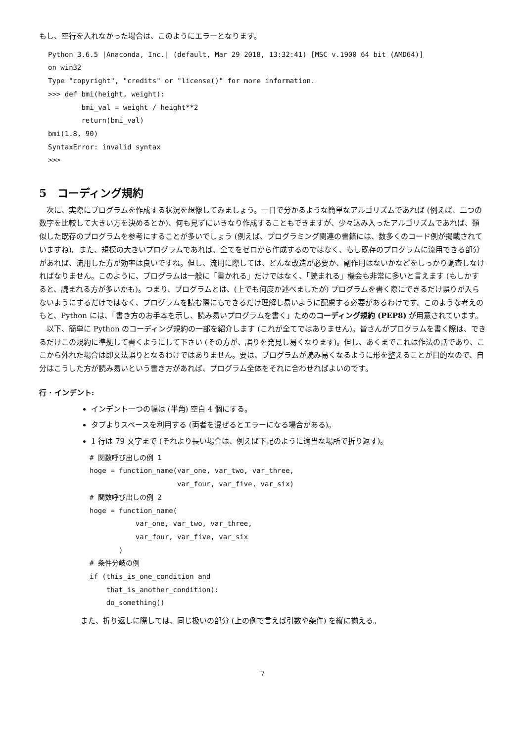もし、空行を入れなかった場合は、このようにエラーとなります。
Python 3.6.5 |Anaconda, Inc.| (default, Mar 29 2018, 13:32:41) [MSC v.1900 64 bit (AMD64)]
on win32
Type "copyright", "credits" or "license()" for more information.
>>> def bmi(height, weight):
        bmi_val = weight / height**2
        return(bmi_val)
bmi(1.8, 90)
SyntaxError: invalid syntax
>>>
5　コーディング規約
　次に、実際にプログラムを作成する状況を想像してみましょう。一目で分かるような簡単なアルゴリズムであれば (例えば、二つの数字を比較して大きい方を決めるとか)、何も見ずにいきなり作成することもできますが、少々込み入ったアルゴリズムであれば、類似した既存のプログラムを参考にすることが多いでしょう (例えば、プログラミング関連の書籍には、数多くのコード例が掲載されていますね)。また、規模の大きいプログラムであれば、全てをゼロから作成するのではなく、もし既存のプログラムに流用できる部分があれば、流用した方が効率は良いですね。但し、流用に際しては、どんな改造が必要か、副作用はないかなどをしっかり調査しなければなりません。このように、プログラムは一般に「書かれる」だけではなく、「読まれる」機会も非常に多いと言えます (もしかすると、読まれる方が多いかも)。つまり、プログラムとは、(上でも何度か述べましたが) プログラムを書く際にできるだけ誤りが入らないようにするだけではなく、プログラムを読む際にもできるだけ理解し易いように配慮する必要があるわけです。このような考えのもと、Python には、「書き方のお手本を示し、読み易いプログラムを書く」ためのコーディング規約 (PEP8) が用意されています。
　以下、簡単に Python のコーディング規約の一部を紹介します (これが全てではありません)。皆さんがプログラムを書く際は、できるだけこの規約に準拠して書くようにして下さい (その方が、誤りを発見し易くなります)。但し、あくまでこれは作法の話であり、ここから外れた場合は即文法誤りとなるわけではありません。要は、プログラムが読み易くなるように形を整えることが目的なので、自分はこうした方が読み易いという書き方があれば、プログラム全体をそれに合わせればよいのです。
行 · インデント:
インデント一つの幅は (半角) 空白 4 個にする。
タブよりスペースを利用する (両者を混ぜるとエラーになる場合がある)。
1 行は 79 文字まで (それより長い場合は、例えば下記のように適当な場所で折り返す)。
# 関数呼び出しの例 1
hoge = function_name(var_one, var_two, var_three,
                     var_four, var_five, var_six)
# 関数呼び出しの例 2
hoge = function_name(
           var_one, var_two, var_three,
           var_four, var_five, var_six
       )
# 条件分岐の例
if (this_is_one_condition and
    that_is_another_condition):
    do_something()
また、折り返しに際しては、同じ扱いの部分 (上の例で言えば引数や条件) を縦に揃える。
7